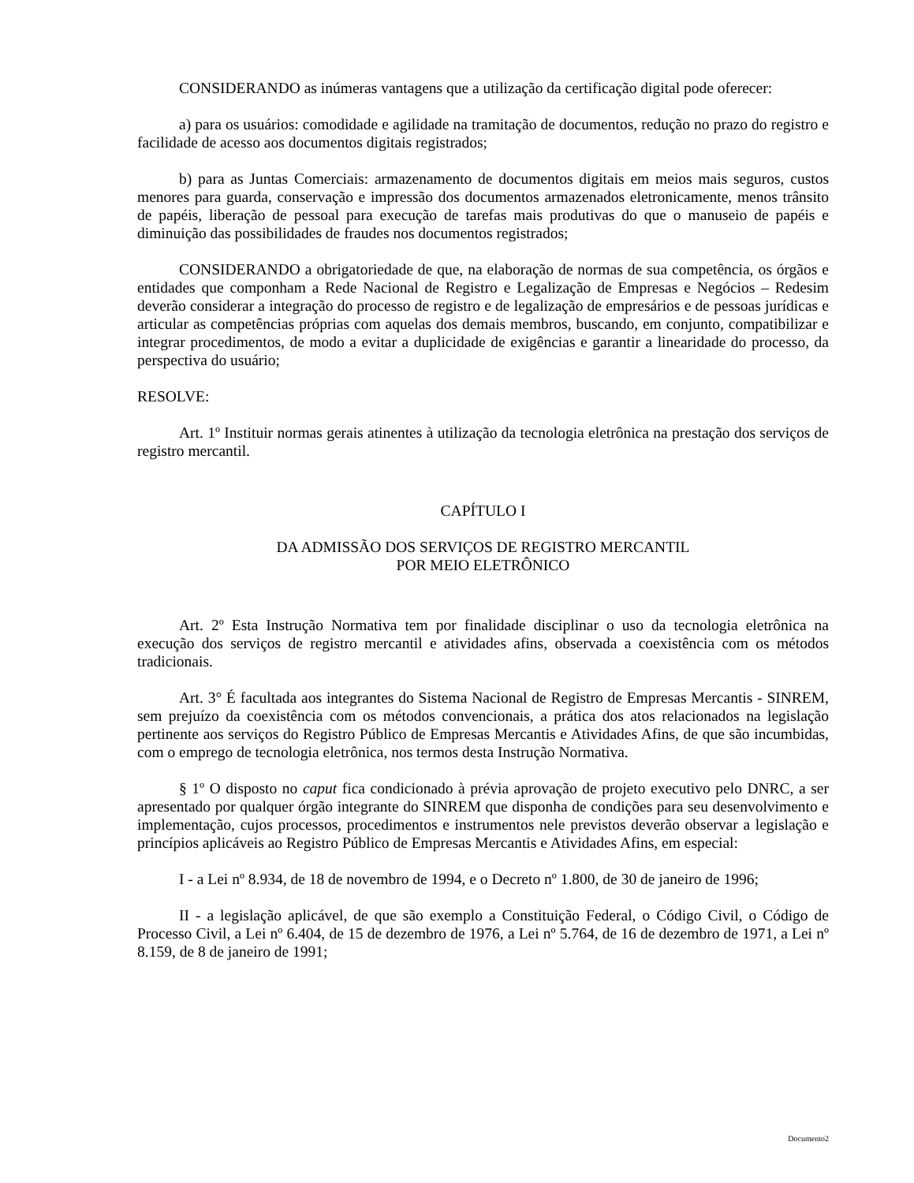CONSIDERANDO as inúmeras vantagens que a utilização da certificação digital pode oferecer:
a) para os usuários: comodidade e agilidade na tramitação de documentos, redução no prazo do registro e facilidade de acesso aos documentos digitais registrados;
b) para as Juntas Comerciais: armazenamento de documentos digitais em meios mais seguros, custos menores para guarda, conservação e impressão dos documentos armazenados eletronicamente, menos trânsito de papéis, liberação de pessoal para execução de tarefas mais produtivas do que o manuseio de papéis e diminuição das possibilidades de fraudes nos documentos registrados;
CONSIDERANDO a obrigatoriedade de que, na elaboração de normas de sua competência, os órgãos e entidades que componham a Rede Nacional de Registro e Legalização de Empresas e Negócios – Redesim deverão considerar a integração do processo de registro e de legalização de empresários e de pessoas jurídicas e articular as competências próprias com aquelas dos demais membros, buscando, em conjunto, compatibilizar e integrar procedimentos, de modo a evitar a duplicidade de exigências e garantir a linearidade do processo, da perspectiva do usuário;
RESOLVE:
Art. 1º Instituir normas gerais atinentes à utilização da tecnologia eletrônica na prestação dos serviços de registro mercantil.
CAPÍTULO I
DA ADMISSÃO DOS SERVIÇOS DE REGISTRO MERCANTIL
POR MEIO ELETRÔNICO
Art. 2º Esta Instrução Normativa tem por finalidade disciplinar o uso da tecnologia eletrônica na execução dos serviços de registro mercantil e atividades afins, observada a coexistência com os métodos tradicionais.
Art. 3° É facultada aos integrantes do Sistema Nacional de Registro de Empresas Mercantis - SINREM, sem prejuízo da coexistência com os métodos convencionais, a prática dos atos relacionados na legislação pertinente aos serviços do Registro Público de Empresas Mercantis e Atividades Afins, de que são incumbidas, com o emprego de tecnologia eletrônica, nos termos desta Instrução Normativa.
§ 1º O disposto no caput fica condicionado à prévia aprovação de projeto executivo pelo DNRC, a ser apresentado por qualquer órgão integrante do SINREM que disponha de condições para seu desenvolvimento e implementação, cujos processos, procedimentos e instrumentos nele previstos deverão observar a legislação e princípios aplicáveis ao Registro Público de Empresas Mercantis e Atividades Afins, em especial:
I - a Lei nº 8.934, de 18 de novembro de 1994, e o Decreto nº 1.800, de 30 de janeiro de 1996;
II - a legislação aplicável, de que são exemplo a Constituição Federal, o Código Civil, o Código de Processo Civil, a Lei nº 6.404, de 15 de dezembro de 1976, a Lei nº 5.764, de 16 de dezembro de 1971, a Lei nº 8.159, de 8 de janeiro de 1991;
Documento2